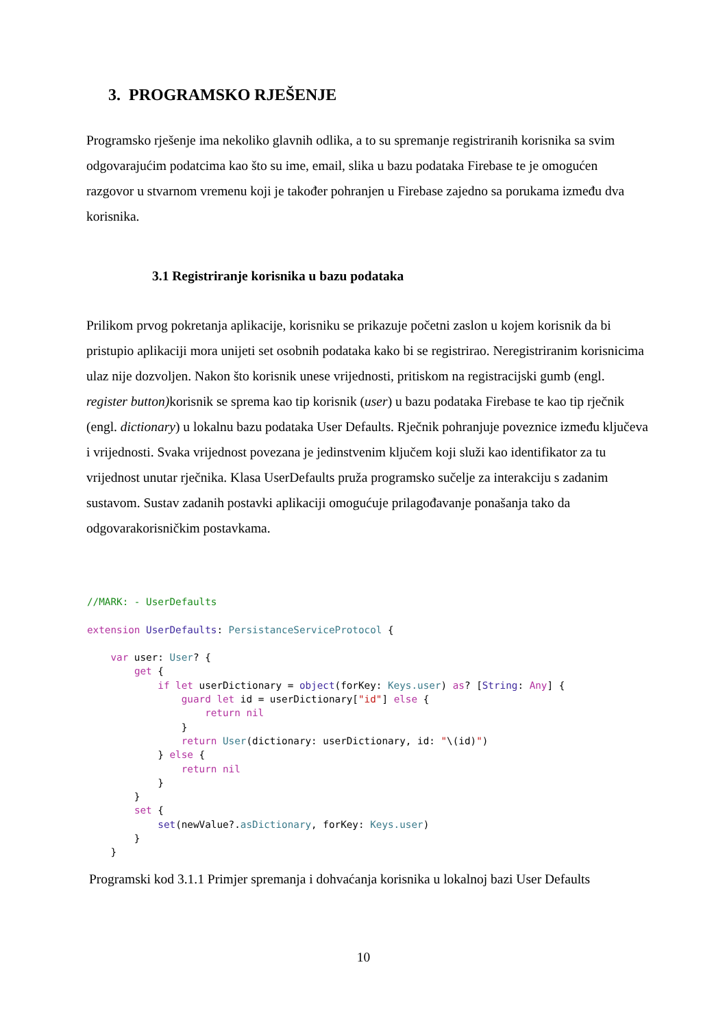3. PROGRAMSKO RJEŠENJE
Programsko rješenje ima nekoliko glavnih odlika, a to su spremanje registriranih korisnika sa svim odgovarajućim podatcima kao što su ime, email, slika u bazu podataka Firebase te je omogućen razgovor u stvarnom vremenu koji je također pohranjen u Firebase zajedno sa porukama između dva korisnika.
3.1 Registriranje korisnika u bazu podataka
Prilikom prvog pokretanja aplikacije, korisniku se prikazuje početni zaslon u kojem korisnik da bi pristupio aplikaciji mora unijeti set osobnih podataka kako bi se registrirao. Neregistriranim korisnicima ulaz nije dozvoljen. Nakon što korisnik unese vrijednosti, pritiskom na registracijski gumb (engl. register button) korisnik se sprema kao tip korisnik (user) u bazu podataka Firebase te kao tip rječnik (engl. dictionary) u lokalnu bazu podataka User Defaults. Rječnik pohranjuje poveznice između ključeva i vrijednosti. Svaka vrijednost povezana je jedinstvenim ključem koji služi kao identifikator za tu vrijednost unutar rječnika. Klasa UserDefaults pruža programsko sučelje za interakciju s zadanim sustavom. Sustav zadanih postavki aplikaciji omogućuje prilagođavanje ponašanja tako da odgovarakorisničkim postavkama.
//MARK: - UserDefaults

extension UserDefaults: PersistanceServiceProtocol {

    var user: User? {
        get {
            if let userDictionary = object(forKey: Keys.user) as? [String: Any] {
                guard let id = userDictionary["id"] else {
                    return nil
                }
                return User(dictionary: userDictionary, id: "\(id)")
            } else {
                return nil
            }
        }
        set {
            set(newValue?.asDictionary, forKey: Keys.user)
        }
    }
Programski kod 3.1.1 Primjer spremanja i dohvaćanja korisnika u lokalnoj bazi User Defaults
10